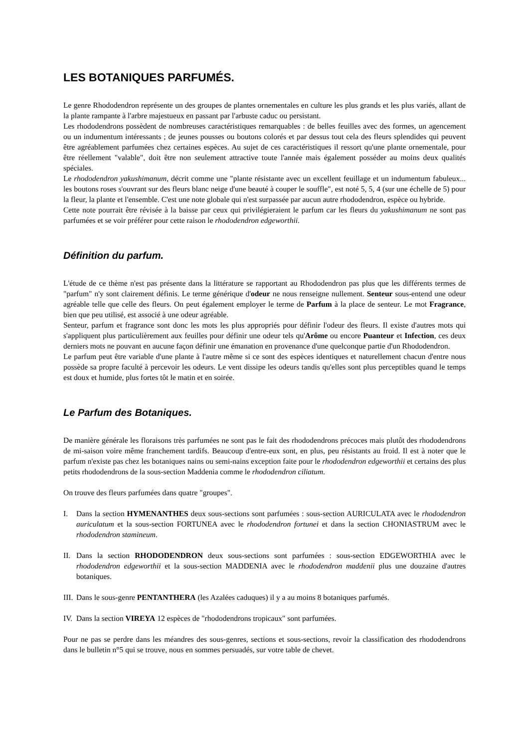LES BOTANIQUES PARFUMÉS.
Le genre Rhododendron représente un des groupes de plantes ornementales en culture les plus grands et les plus variés, allant de la plante rampante à l'arbre majestueux en passant par l'arbuste caduc ou persistant.
Les rhododendrons possèdent de nombreuses caractéristiques remarquables : de belles feuilles avec des formes, un agencement ou un indumentum intéressants ; de jeunes pousses ou boutons colorés et par dessus tout cela des fleurs splendides qui peuvent être agréablement parfumées chez certaines espèces. Au sujet de ces caractéristiques il ressort qu'une plante ornementale, pour être réellement "valable", doit être non seulement attractive toute l'année mais également posséder au moins deux qualités spéciales.
Le rhododendron yakushimanum, décrit comme une "plante résistante avec un excellent feuillage et un indumentum fabuleux... les boutons roses s'ouvrant sur des fleurs blanc neige d'une beauté à couper le souffle", est noté 5, 5, 4 (sur une échelle de 5) pour la fleur, la plante et l'ensemble. C'est une note globale qui n'est surpassée par aucun autre rhododendron, espèce ou hybride.
Cette note pourrait être révisée à la baisse par ceux qui privilégieraient le parfum car les fleurs du yakushimanum ne sont pas parfumées et se voir préférer pour cette raison le rhododendron edgeworthii.
Définition du parfum.
L'étude de ce thème n'est pas présente dans la littérature se rapportant au Rhododendron pas plus que les différents termes de "parfum" n'y sont clairement définis. Le terme générique d'odeur ne nous renseigne nullement. Senteur sous-entend une odeur agréable telle que celle des fleurs. On peut également employer le terme de Parfum à la place de senteur. Le mot Fragrance, bien que peu utilisé, est associé à une odeur agréable.
Senteur, parfum et fragrance sont donc les mots les plus appropriés pour définir l'odeur des fleurs. Il existe d'autres mots qui s'appliquent plus particulièrement aux feuilles pour définir une odeur tels qu'Arôme ou encore Puanteur et Infection, ces deux derniers mots ne pouvant en aucune façon définir une émanation en provenance d'une quelconque partie d'un Rhododendron.
Le parfum peut être variable d'une plante à l'autre même si ce sont des espèces identiques et naturellement chacun d'entre nous possède sa propre faculté à percevoir les odeurs. Le vent dissipe les odeurs tandis qu'elles sont plus perceptibles quand le temps est doux et humide, plus fortes tôt le matin et en soirée.
Le Parfum des Botaniques.
De manière générale les floraisons très parfumées ne sont pas le fait des rhododendrons précoces mais plutôt des rhododendrons de mi-saison voire même franchement tardifs. Beaucoup d'entre-eux sont, en plus, peu résistants au froid. Il est à noter que le parfum n'existe pas chez les botaniques nains ou semi-nains exception faite pour le rhododendron edgeworthii et certains des plus petits rhododendrons de la sous-section Maddenia comme le rhododendron ciliatum.
On trouve des fleurs parfumées dans quatre "groupes".
I. Dans la section HYMENANTHES deux sous-sections sont parfumées : sous-section AURICULATA avec le rhododendron auriculatum et la sous-section FORTUNEA avec le rhododendron fortunei et dans la section CHONIASTRUM avec le rhododendron stamineum.
II. Dans la section RHODODENDRON deux sous-sections sont parfumées : sous-section EDGEWORTHIA avec le rhododendron edgeworthii et la sous-section MADDENIA avec le rhododendron maddenii plus une douzaine d'autres botaniques.
III. Dans le sous-genre PENTANTHERA (les Azalées caduques) il y a au moins 8 botaniques parfumés.
IV. Dans la section VIREYA 12 espèces de "rhododendrons tropicaux" sont parfumées.
Pour ne pas se perdre dans les méandres des sous-genres, sections et sous-sections, revoir la classification des rhododendrons dans le bulletin n°5 qui se trouve, nous en sommes persuadés, sur votre table de chevet.